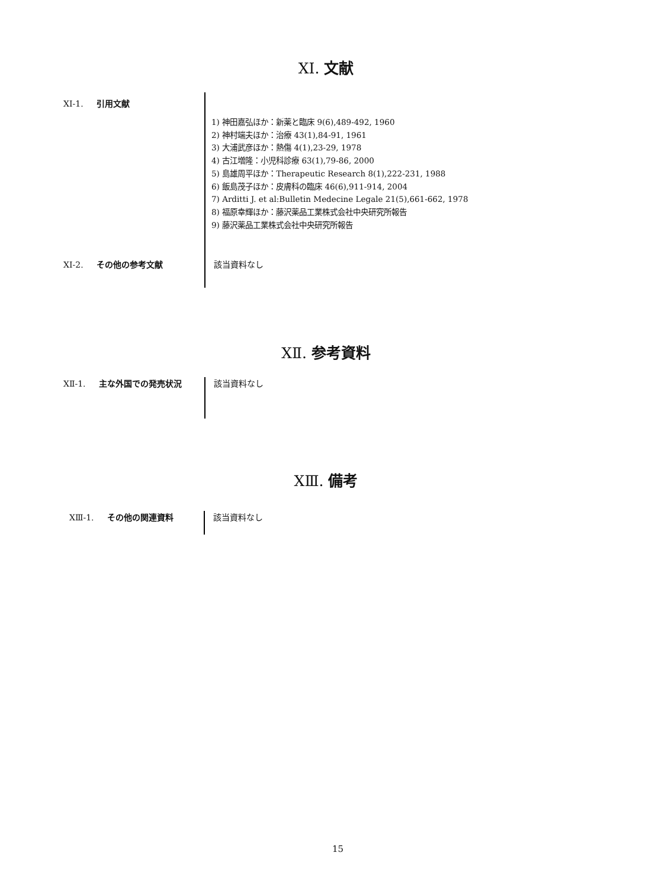XⅠ. 文献
XⅠ-1. 引用文献
1) 神田嘉弘ほか：新薬と臨床 9(6),489-492, 1960
2) 神村端夫ほか：治療 43(1),84-91, 1961
3) 大浦武彦ほか：熱傷 4(1),23-29, 1978
4) 古江増隆：小児科診療 63(1),79-86, 2000
5) 島雄周平ほか：Therapeutic Research 8(1),222-231, 1988
6) 飯島茂子ほか：皮膚科の臨床 46(6),911-914, 2004
7) Arditti J. et al:Bulletin Medecine Legale 21(5),661-662, 1978
8) 福原幸輝ほか：藤沢薬品工業株式会社中央研究所報告
9) 藤沢薬品工業株式会社中央研究所報告
XⅠ-2. その他の参考文献
該当資料なし
XⅡ. 参考資料
XⅡ-1. 主な外国での発売状況
該当資料なし
XⅢ. 備考
XⅢ-1. その他の関連資料
該当資料なし
15